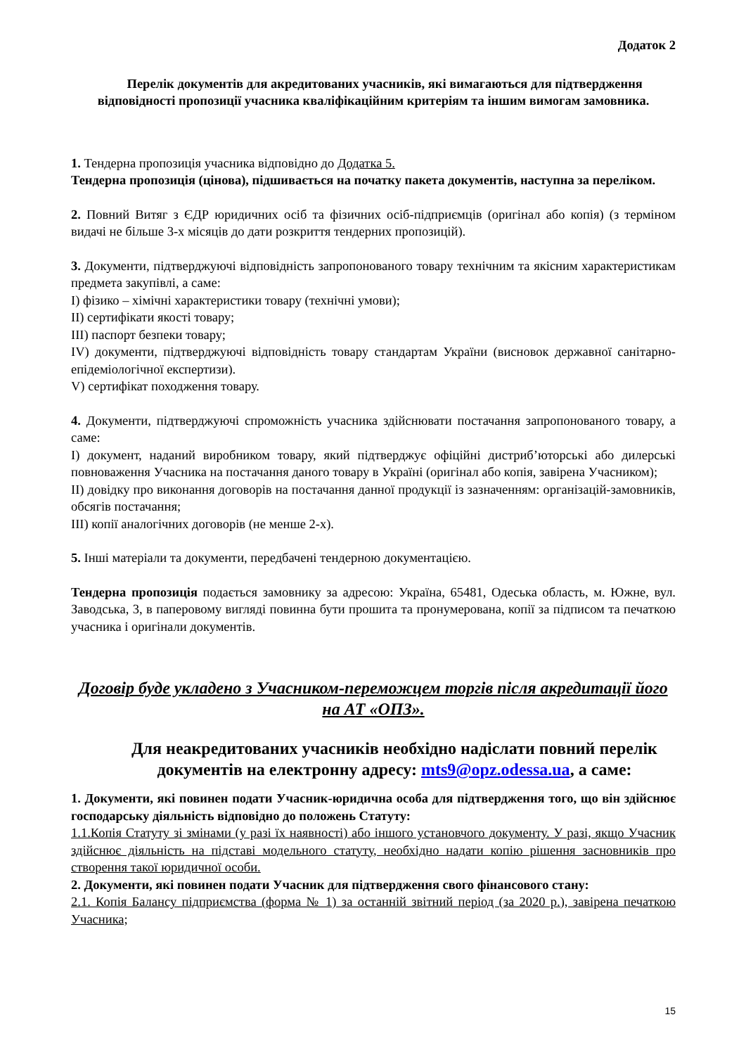Додаток 2
Перелік документів для акредитованих учасників, які вимагаються для підтвердження відповідності пропозиції учасника кваліфікаційним критеріям та іншим вимогам замовника.
1. Тендерна пропозиція учасника відповідно до Додатка 5.
Тендерна пропозиція (цінова), підшивається на початку пакета документів, наступна за переліком.
2. Повний Витяг з ЄДР юридичних осіб та фізичних осіб-підприємців (оригінал або копія) (з терміном видачі не більше 3-х місяців до дати розкриття тендерних пропозицій).
3. Документи, підтверджуючі відповідність запропонованого товару технічним та якісним характеристикам предмета закупівлі, а саме:
I) фізико – хімічні характеристики товару (технічні умови);
II) сертифікати якості товару;
III) паспорт безпеки товару;
IV) документи, підтверджуючі відповідність товару стандартам України (висновок державної санітарно-епідеміологічної експертизи).
V) сертифікат походження товару.
4. Документи, підтверджуючі спроможність учасника здійснювати постачання запропонованого товару, а саме:
I) документ, наданий виробником товару, який підтверджує офіційні дистриб’юторські або дилерські повноваження Учасника на постачання даного товару в Україні (оригінал або копія, завірена Учасником);
II) довідку про виконання договорів на постачання данної продукції із зазначенням: організацій-замовників, обсягів постачання;
III) копії аналогічних договорів (не менше 2-х).
5. Інші матеріали та документи, передбачені тендерною документацією.
Тендерна пропозиція подається замовнику за адресою: Україна, 65481, Одеська область, м. Южне, вул. Заводська, 3, в паперовому вигляді повинна бути прошита та пронумерована, копії за підписом та печаткою учасника і оригінали документів.
Договір буде укладено з Учасником-переможцем торгів після акредитації його на АТ «ОПЗ».
Для неакредитованих учасників необхідно надіслати повний перелік документів на електронну адресу: mts9@opz.odessa.ua, а саме:
1. Документи, які повинен подати Учасник-юридична особа для підтвердження того, що він здійснює господарську діяльність відповідно до положень Статуту:
1.1.Копія Статуту зі змінами (у разі їх наявності) або іншого установчого документу. У разі, якщо Учасник здійснює діяльність на підставі модельного статуту, необхідно надати копію рішення засновників про створення такої юридичної особи.
2. Документи, які повинен подати Учасник для підтвердження свого фінансового стану:
2.1. Копія Балансу підприємства (форма № 1) за останній звітний період (за 2020 р.), завірена печаткою Учасника;
15